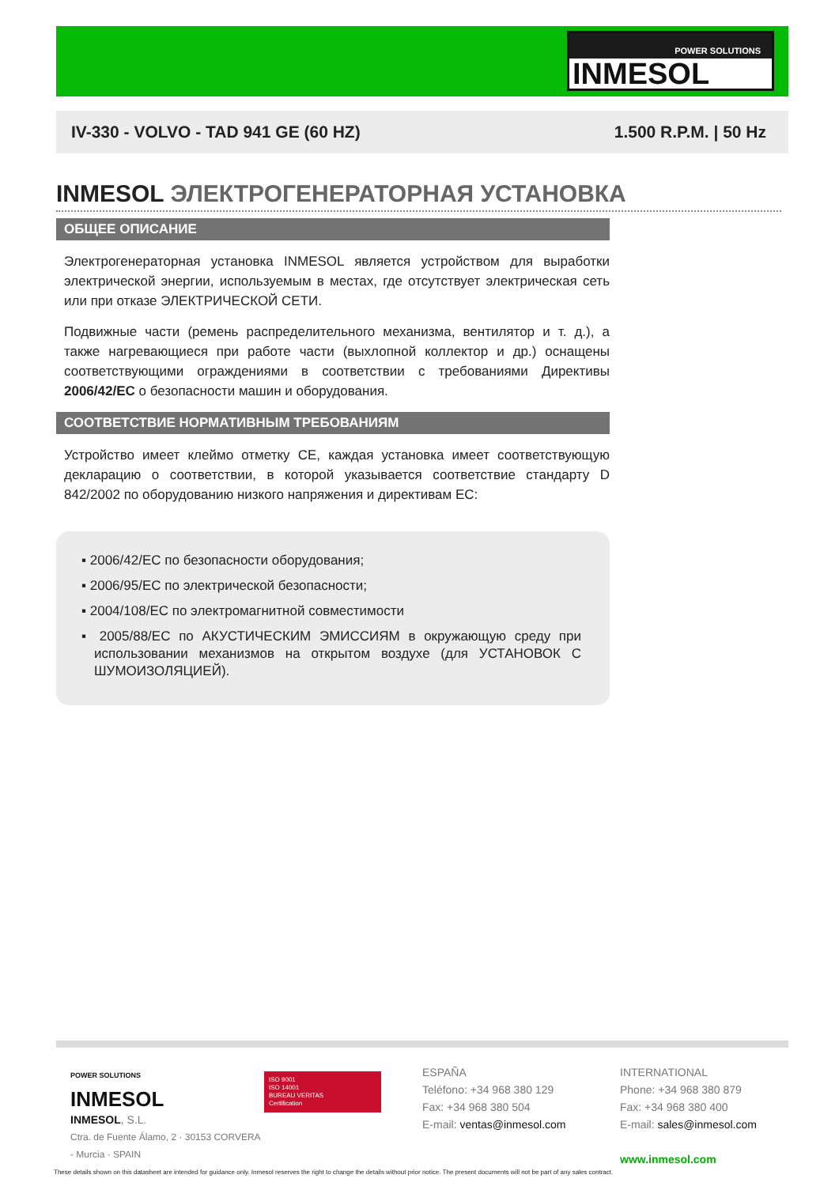POWER SOLUTIONS
INMESOL
IV-330 - VOLVO - TAD 941 GE (60 HZ) 1.500 R.P.M. | 50 Hz
INMESOL ЭЛЕКТРОГЕНЕРАТОРНАЯ УСТАНОВКА
ОБЩЕЕ ОПИСАНИЕ
Электрогенераторная установка INMESOL является устройством для выработки электрической энергии, используемым в местах, где отсутствует электрическая сеть или при отказе ЭЛЕКТРИЧЕСКОЙ СЕТИ.
Подвижные части (ремень распределительного механизма, вентилятор и т. д.), а также нагревающиеся при работе части (выхлопной коллектор и др.) оснащены соответствующими ограждениями в соответствии с требованиями Директивы 2006/42/EC о безопасности машин и оборудования.
СООТВЕТСТВИЕ НОРМАТИВНЫМ ТРЕБОВАНИЯМ
Устройство имеет клеймо отметку CE, каждая установка имеет соответствующую декларацию о соответствии, в которой указывается соответствие стандарту D 842/2002 по оборудованию низкого напряжения и директивам ЕС:
▪ 2006/42/EC по безопасности оборудования;
▪ 2006/95/EC по электрической безопасности;
▪ 2004/108/EC по электромагнитной совместимости
▪ 2005/88/EC по АКУСТИЧЕСКИМ ЭМИССИЯМ в окружающую среду при использовании механизмов на открытом воздухе (для УСТАНОВОК С ШУМОИЗОЛЯЦИЕЙ).
POWER SOLUTIONS
INMESOL
INMESOL, S.L.
Ctra. de Fuente Álamo, 2 · 30153 CORVERA - Murcia · SPAIN
ISO 9001
ISO 14001
BUREAU VERITAS
Certification
ESPAÑA
Teléfono: +34 968 380 129
Fax: +34 968 380 504
E-mail: ventas@inmesol.com
INTERNATIONAL
Phone: +34 968 380 879
Fax: +34 968 380 400
E-mail: sales@inmesol.com
www.inmesol.com
These details shown on this datasheet are intended for guidance only. Inmesol reserves the right to change the details without prior notice. The present documents will not be part of any sales contract.